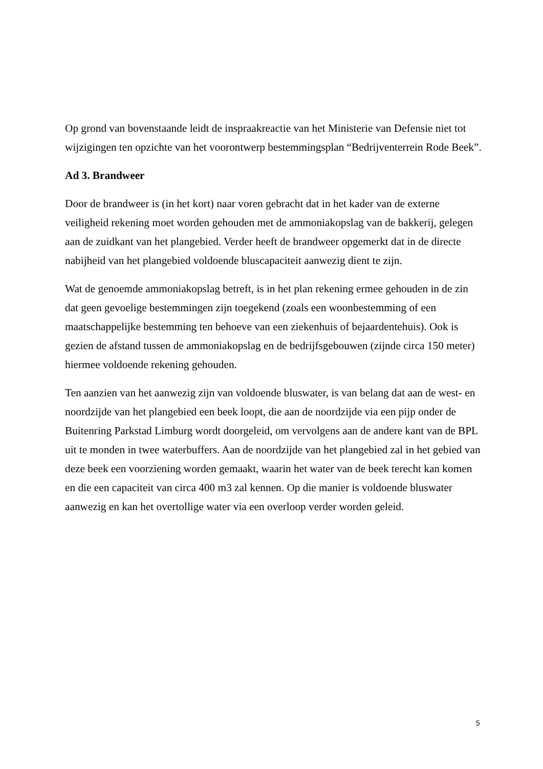Op grond van bovenstaande leidt de inspraakreactie van het Ministerie van Defensie niet tot wijzigingen ten opzichte van het voorontwerp bestemmingsplan “Bedrijventerrein Rode Beek”.
Ad 3. Brandweer
Door de brandweer is (in het kort) naar voren gebracht dat in het kader van de externe veiligheid rekening moet worden gehouden met de ammoniakopslag van de bakkerij, gelegen aan de zuidkant van het plangebied. Verder heeft de brandweer opgemerkt dat in de directe nabijheid van het plangebied voldoende bluscapaciteit aanwezig dient te zijn.
Wat de genoemde ammoniakopslag betreft, is in het plan rekening ermee gehouden in de zin dat geen gevoelige bestemmingen zijn toegekend (zoals een woonbestemming of een maatschappelijke bestemming ten behoeve van een ziekenhuis of bejaardentehuis). Ook is gezien de afstand tussen de ammoniakopslag en de bedrijfsgebouwen (zijnde circa 150 meter) hiermee voldoende rekening gehouden.
Ten aanzien van het aanwezig zijn van voldoende bluswater, is van belang dat aan de west- en noordzijde van het plangebied een beek loopt, die aan de noordzijde via een pijp onder de Buitenring Parkstad Limburg wordt doorgeleid, om vervolgens aan de andere kant van de BPL uit te monden in twee waterbuffers. Aan de noordzijde van het plangebied zal in het gebied van deze beek een voorziening worden gemaakt, waarin het water van de beek terecht kan komen en die een capaciteit van circa 400 m3 zal kennen. Op die manier is voldoende bluswater aanwezig en kan het overtollige water via een overloop verder worden geleid.
5